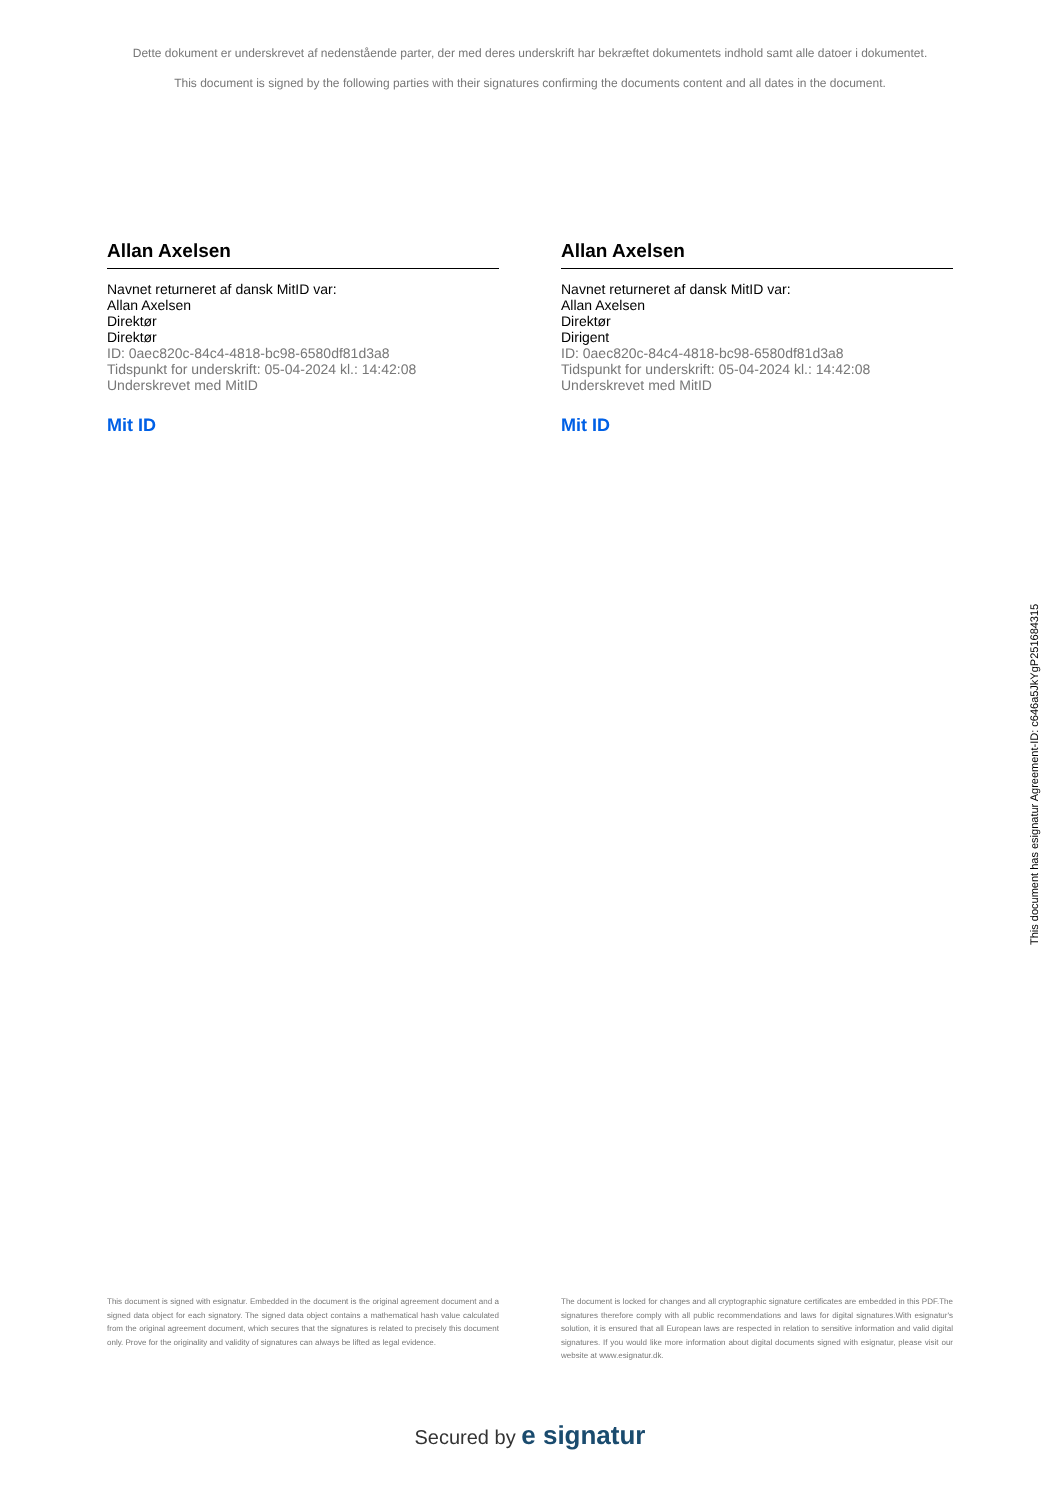Dette dokument er underskrevet af nedenstående parter, der med deres underskrift har bekræftet dokumentets indhold samt alle datoer i dokumentet.
This document is signed by the following parties with their signatures confirming the documents content and all dates in the document.
Allan Axelsen
Navnet returneret af dansk MitID var:
Allan Axelsen
Direktør
Direktør
ID: 0aec820c-84c4-4818-bc98-6580df81d3a8
Tidspunkt for underskrift: 05-04-2024 kl.: 14:42:08
Underskrevet med MitID
Mit ID
Allan Axelsen
Navnet returneret af dansk MitID var:
Allan Axelsen
Direktør
Dirigent
ID: 0aec820c-84c4-4818-bc98-6580df81d3a8
Tidspunkt for underskrift: 05-04-2024 kl.: 14:42:08
Underskrevet med MitID
Mit ID
This document has esignatur Agreement-ID: c646a5JkYgP251684315
This document is signed with esignatur. Embedded in the document is the original agreement document and a signed data object for each signatory. The signed data object contains a mathematical hash value calculated from the original agreement document, which secures that the signatures is related to precisely this document only. Prove for the originality and validity of signatures can always be lifted as legal evidence.
The document is locked for changes and all cryptographic signature certificates are embedded in this PDF.The signatures therefore comply with all public recommendations and laws for digital signatures.With esignatur's solution, it is ensured that all European laws are respected in relation to sensitive information and valid digital signatures. If you would like more information about digital documents signed with esignatur, please visit our website at www.esignatur.dk.
Secured by e signatur